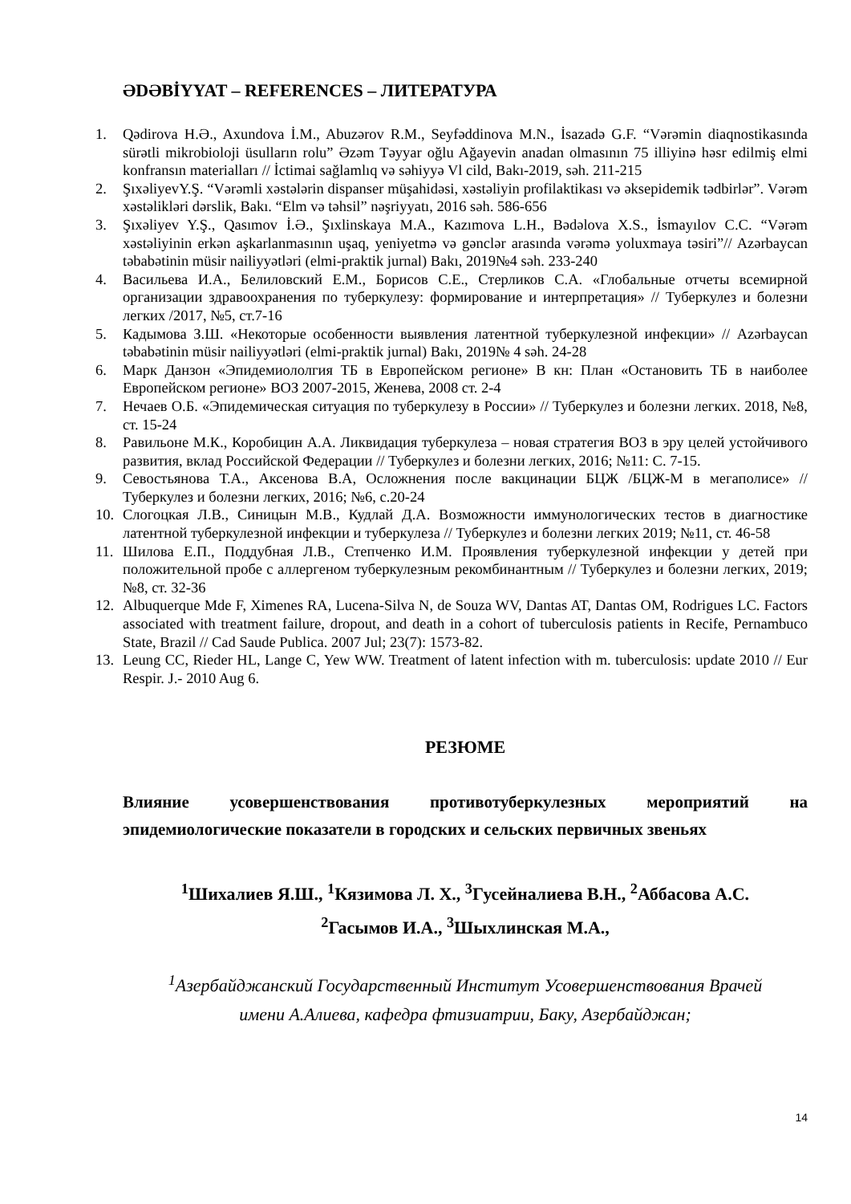ƏDƏBİYYAT – REFERENCES – ЛИТЕРАТУРА
1. Qədirova H.Ə., Axundova İ.M., Abuzərov R.M., Seyfəddinova M.N., İsazadə G.F. “Vərəmin diaqnostikasında sürətli mikrobioloji üsulların rolu” Əzəm Təyyar oğlu Ağayevin anadan olmasının 75 illiyinə həsr edilmiş elmi konfransın materialları // İctimai sağlamlıq və səhiyyə Vl cild, Bakı-2019, səh. 211-215
2. ŞıxəliyevY.Ş. “Vərəmli xəstələrin dispanser müşahidəsi, xəstəliyin profilaktikası və əksepidemik tədbirlər”. Vərəm xəstəlikləri dərslik, Bakı. “Elm və təhsil” nəşriyyatı, 2016 səh. 586-656
3. Şıxəliyev Y.Ş., Qasımov İ.Ə., Şıxlinskaya M.A., Kazımova L.H., Bədəlova X.S., İsmayılov C.C. “Vərəm xəstəliyinin erkən aşkarlanmasının uşaq, yeniyetmə və gənclər arasında vərəmə yoluxmaya təsiri”// Azərbaycan təbabətinin müsir nailiyyətləri (elmi-praktik jurnal) Bakı, 2019№4 səh. 233-240
4. Васильева И.А., Белиловский Е.М., Борисов С.Е., Стерликов С.А. «Глобальные отчеты всемирной организации здравоохранения по туберкулезу: формирование и интерпретация» // Туберкулез и болезни легких /2017, №5, ст.7-16
5. Кадымова З.Ш. «Некоторые особенности выявления латентной туберкулезной инфекции» // Azərbaycan təbabətinin müsir nailiyyətləri (elmi-praktik jurnal) Bakı, 2019№ 4 səh. 24-28
6. Марк Данзон «Эпидемиололгия ТБ в Европейском регионе» В кн: План «Остановить ТБ в наиболее Европейском регионе» ВОЗ 2007-2015, Женева, 2008 ст. 2-4
7. Нечаев О.Б. «Эпидемическая ситуация по туберкулезу в России» // Туберкулез и болезни легких. 2018, №8, ст. 15-24
8. Равильоне М.К., Коробицин А.А. Ликвидация туберкулеза – новая стратегия ВОЗ в эру целей устойчивого развития, вклад Российской Федерации // Туберкулез и болезни легких, 2016; №11: С. 7-15.
9. Севостьянова Т.А., Аксенова В.А, Осложнения после вакцинации БЦЖ /БЦЖ-М в мегаполисе» // Туберкулез и болезни легких, 2016; №6, с.20-24
10. Слогоцкая Л.В., Синицын М.В., Кудлай Д.А. Возможности иммунологических тестов в диагностике латентной туберкулезной инфекции и туберкулеза // Туберкулез и болезни легких 2019; №11, ст. 46-58
11. Шилова Е.П., Поддубная Л.В., Степченко И.М. Проявления туберкулезной инфекции у детей при положительной пробе с аллергеном туберкулезным рекомбинантным // Туберкулез и болезни легких, 2019; №8, ст. 32-36
12. Albuquerque Mde F, Ximenes RA, Lucena-Silva N, de Souza WV, Dantas AT, Dantas OM, Rodrigues LC. Factors associated with treatment failure, dropout, and death in a cohort of tuberculosis patients in Recife, Pernambuco State, Brazil // Cad Saude Publica. 2007 Jul; 23(7): 1573-82.
13. Leung CC, Rieder HL, Lange C, Yew WW. Treatment of latent infection with m. tuberculosis: update 2010 // Eur Respir. J.- 2010 Aug 6.
РЕЗЮМЕ
Влияние усовершенствования противотуберкулезных мероприятий на
эпидемиологические показатели в городских и сельских первичных звеньях
<sup>1</sup> Шихалиев Я.Ш., <sup>1</sup>Кязимова Л. Х., <sup>3</sup>Гусейналиева В.Н., <sup>2</sup>Аббасова А.С.
<sup>2</sup> Гасымов И.А., <sup>3</sup>Шыхлинская М.А.,
<sup>1</sup> Азербайджанский Государственный Институт Усовершенствования Врачей
имени А.Алиева, кафедра фтизиатрии, Баку, Азербайджан;
14